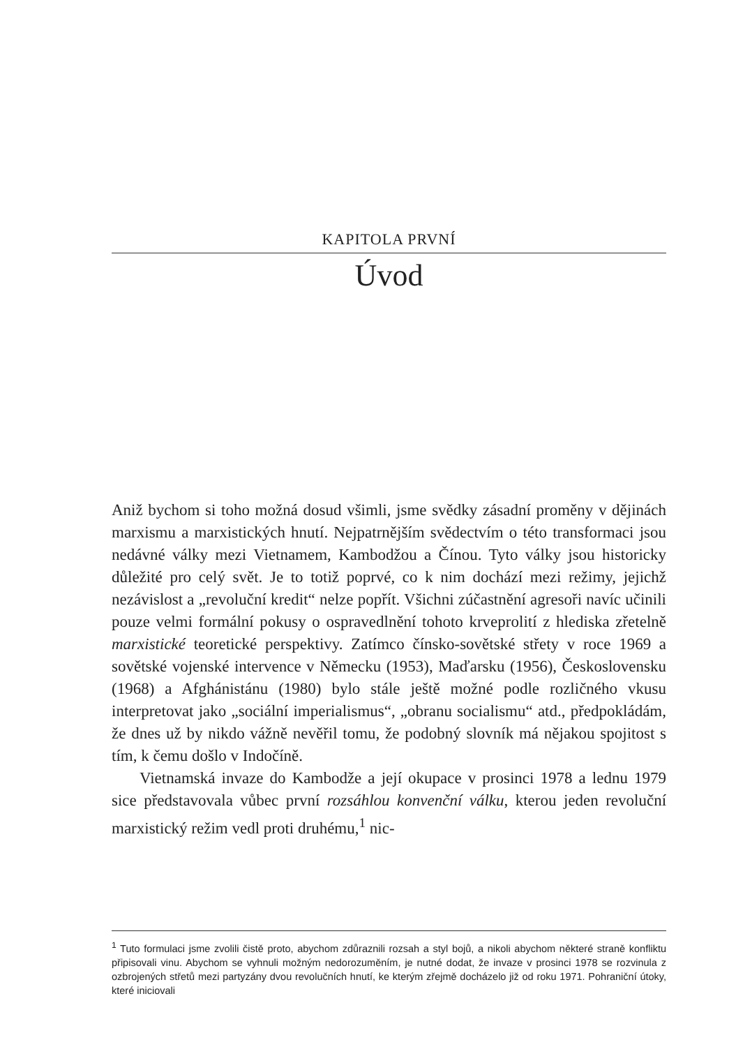KAPITOLA PRVNÍ
Úvod
Aniž bychom si toho možná dosud všimli, jsme svědky zásadní proměny v dějinách marxismu a marxistických hnutí. Nejpatrnějším svědectvím o této transformaci jsou nedávné války mezi Vietnamem, Kambodžou a Čínou. Tyto války jsou historicky důležité pro celý svět. Je to totiž poprvé, co k nim dochází mezi režimy, jejichž nezávislost a „revoluční kredit“ nelze popřít. Všichni zúčastnění agresoři navíc učinili pouze velmi formální pokusy o ospravedlnění tohoto krveprolití z hlediska zřetelně marxistické teoretické perspektivy. Zatímco čínsko-sovětské střety v roce 1969 a sovětské vojenské intervence v Německu (1953), Maďarsku (1956), Československu (1968) a Afghánistánu (1980) bylo stále ještě možné podle rozličného vkusu interpretovat jako „sociální imperialismus“, „obranu socialismu“ atd., předpokládám, že dnes už by nikdo vážně nevěřil tomu, že podobný slovník má nějakou spojitost s tím, k čemu došlo v Indočíně.
Vietnamská invaze do Kambodže a její okupace v prosinci 1978 a lednu 1979 sice představovala vůbec první rozsáhlou konvenční válku, kterou jeden revoluční marxistický režim vedl proti druhému,<sup>1</sup> nic-
<sup>1</sup> Tuto formulaci jsme zvolili čistě proto, abychom zdůraznili rozsah a styl bojů, a nikoli abychom některé straně konfliktu připisovali vinu. Abychom se vyhnuli možným nedorozuměním, je nutné dodat, že invaze v prosinci 1978 se rozvinula z ozbrojených střetů mezi partyzány dvou revolučních hnutí, ke kterým zřejmě docházelo již od roku 1971. Pohraniční útoky, které iniciovali